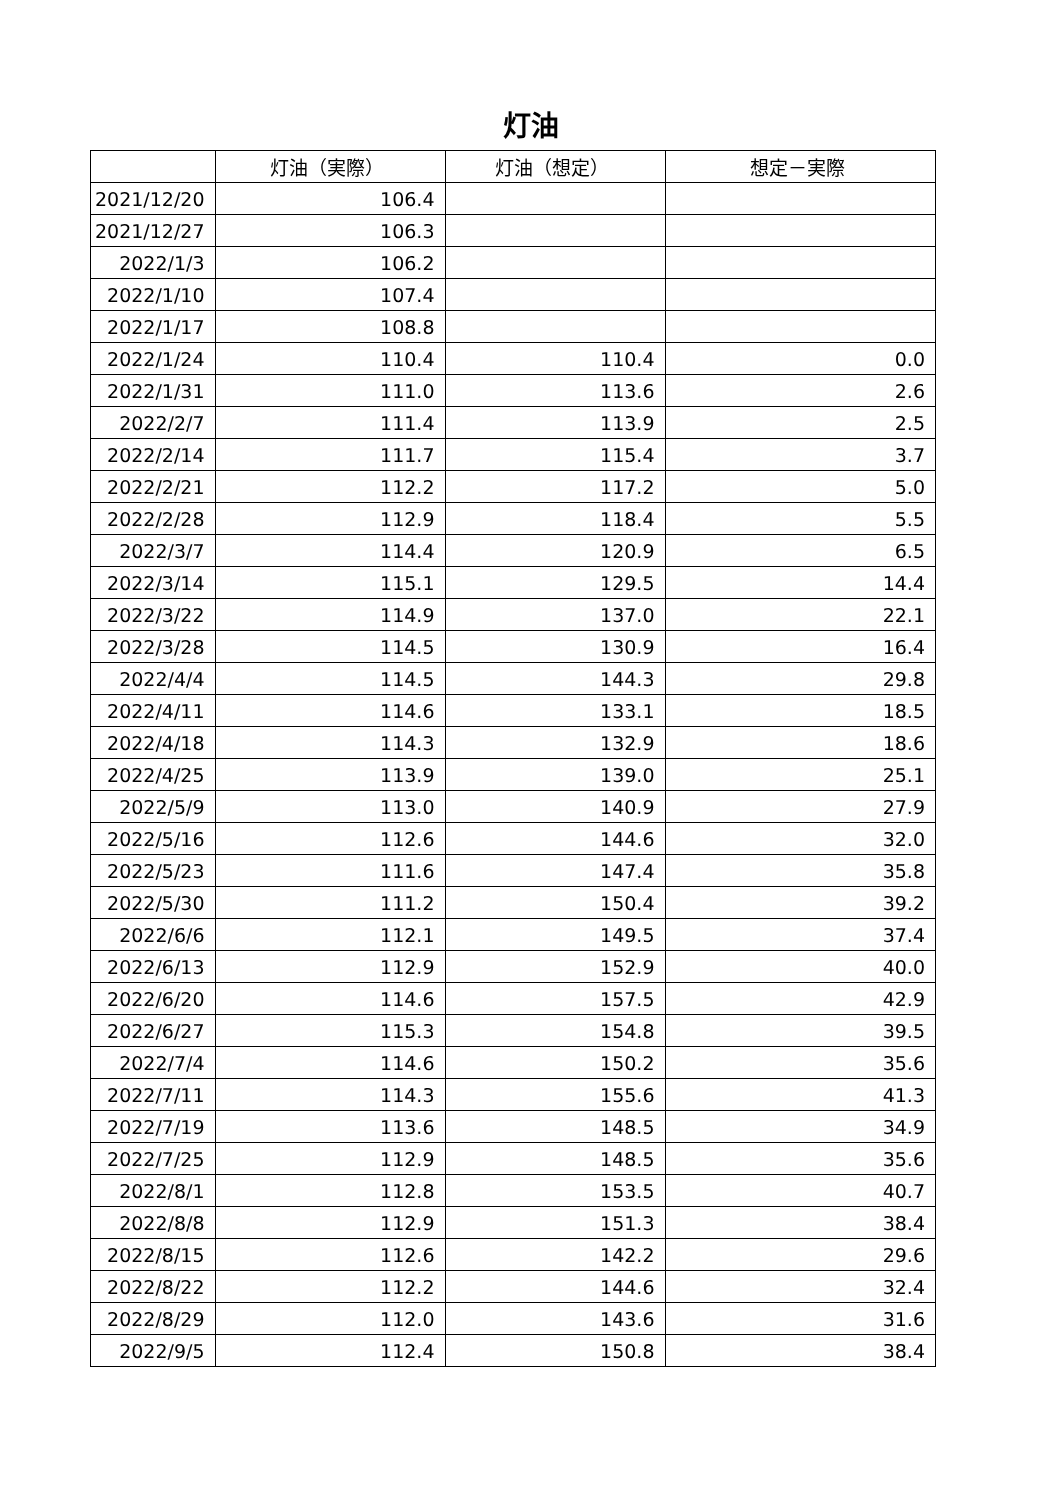灯油
| | 灯油（実際） | 灯油（想定） | 想定－実際 |
| --- | --- | --- | --- |
| 2021/12/20 | 106.4 | | |
| 2021/12/27 | 106.3 | | |
| 2022/1/3 | 106.2 | | |
| 2022/1/10 | 107.4 | | |
| 2022/1/17 | 108.8 | | |
| 2022/1/24 | 110.4 | 110.4 | 0.0 |
| 2022/1/31 | 111.0 | 113.6 | 2.6 |
| 2022/2/7 | 111.4 | 113.9 | 2.5 |
| 2022/2/14 | 111.7 | 115.4 | 3.7 |
| 2022/2/21 | 112.2 | 117.2 | 5.0 |
| 2022/2/28 | 112.9 | 118.4 | 5.5 |
| 2022/3/7 | 114.4 | 120.9 | 6.5 |
| 2022/3/14 | 115.1 | 129.5 | 14.4 |
| 2022/3/22 | 114.9 | 137.0 | 22.1 |
| 2022/3/28 | 114.5 | 130.9 | 16.4 |
| 2022/4/4 | 114.5 | 144.3 | 29.8 |
| 2022/4/11 | 114.6 | 133.1 | 18.5 |
| 2022/4/18 | 114.3 | 132.9 | 18.6 |
| 2022/4/25 | 113.9 | 139.0 | 25.1 |
| 2022/5/9 | 113.0 | 140.9 | 27.9 |
| 2022/5/16 | 112.6 | 144.6 | 32.0 |
| 2022/5/23 | 111.6 | 147.4 | 35.8 |
| 2022/5/30 | 111.2 | 150.4 | 39.2 |
| 2022/6/6 | 112.1 | 149.5 | 37.4 |
| 2022/6/13 | 112.9 | 152.9 | 40.0 |
| 2022/6/20 | 114.6 | 157.5 | 42.9 |
| 2022/6/27 | 115.3 | 154.8 | 39.5 |
| 2022/7/4 | 114.6 | 150.2 | 35.6 |
| 2022/7/11 | 114.3 | 155.6 | 41.3 |
| 2022/7/19 | 113.6 | 148.5 | 34.9 |
| 2022/7/25 | 112.9 | 148.5 | 35.6 |
| 2022/8/1 | 112.8 | 153.5 | 40.7 |
| 2022/8/8 | 112.9 | 151.3 | 38.4 |
| 2022/8/15 | 112.6 | 142.2 | 29.6 |
| 2022/8/22 | 112.2 | 144.6 | 32.4 |
| 2022/8/29 | 112.0 | 143.6 | 31.6 |
| 2022/9/5 | 112.4 | 150.8 | 38.4 |